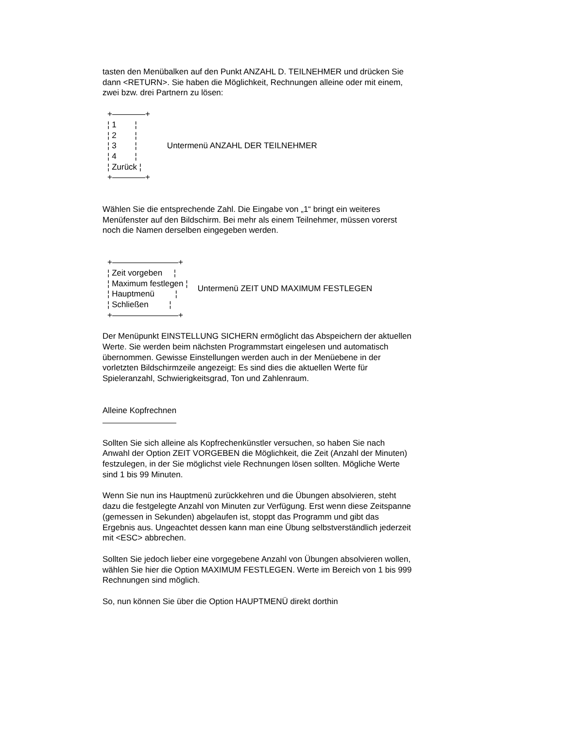tasten den Menübalken auf den Punkt ANZAHL D. TEILNEHMER und drücken Sie dann <RETURN>. Sie haben die Möglichkeit, Rechnungen alleine oder mit einem, zwei bzw. drei Partnern zu lösen:
+————+ ¦ 1 ¦ ¦ 2 ¦ ¦ 3 ¦ ¦ 4 ¦ ¦ Zurück ¦ +————+
Untermenü ANZAHL DER TEILNEHMER
Wählen Sie die entsprechende Zahl. Die Eingabe von „1“ bringt ein weiteres Menüfenster auf den Bildschirm. Bei mehr als einem Teilnehmer, müssen vorerst noch die Namen derselben eingegeben werden.
+————————+ ¦ Zeit vorgeben ¦ ¦ Maximum festlegen ¦ ¦ Hauptmenü ¦ ¦ Schließen ¦ +————————+
Untermenü ZEIT UND MAXIMUM FESTLEGEN
Der Menüpunkt EINSTELLUNG SICHERN ermöglicht das Abspeichern der aktuellen Werte. Sie werden beim nächsten Programmstart eingelesen und automatisch übernommen. Gewisse Einstellungen werden auch in der Menüebene in der vorletzten Bildschirmzeile angezeigt: Es sind dies die aktuellen Werte für Spieleranzahl, Schwierigkeitsgrad, Ton und Zahlenraum.
Alleine Kopfrechnen
Sollten Sie sich alleine als Kopfrechenkünstler versuchen, so haben Sie nach Anwahl der Option ZEIT VORGEBEN die Möglichkeit, die Zeit (Anzahl der Minuten) festzulegen, in der Sie möglichst viele Rechnungen lösen sollten. Mögliche Werte sind 1 bis 99 Minuten.
Wenn Sie nun ins Hauptmenü zurückkehren und die Übungen absolvieren, steht dazu die festgelegte Anzahl von Minuten zur Verfügung. Erst wenn diese Zeitspanne (gemessen in Sekunden) abgelaufen ist, stoppt das Programm und gibt das Ergebnis aus. Ungeachtet dessen kann man eine Übung selbstverständlich jederzeit mit <ESC> abbrechen.
Sollten Sie jedoch lieber eine vorgegebene Anzahl von Übungen absolvieren wollen, wählen Sie hier die Option MAXIMUM FESTLEGEN. Werte im Bereich von 1 bis 999 Rechnungen sind möglich.
So, nun können Sie über die Option HAUPTMENÜ direkt dorthin